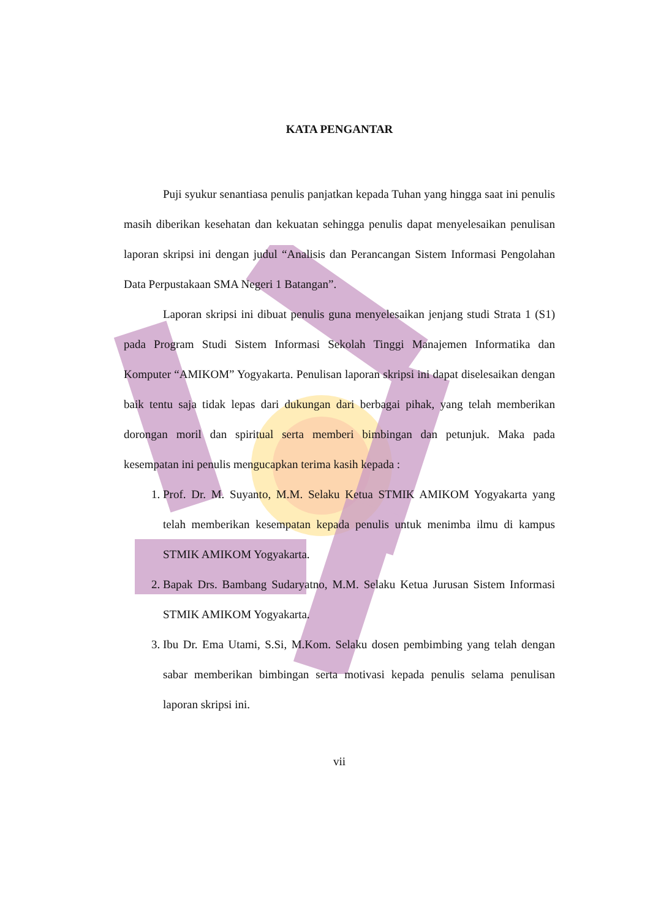KATA PENGANTAR
Puji syukur senantiasa penulis panjatkan kepada Tuhan yang hingga saat ini penulis masih diberikan kesehatan dan kekuatan sehingga penulis dapat menyelesaikan penulisan laporan skripsi ini dengan judul “Analisis dan Perancangan Sistem Informasi Pengolahan Data Perpustakaan SMA Negeri 1 Batangan”.
Laporan skripsi ini dibuat penulis guna menyelesaikan jenjang studi Strata 1 (S1) pada Program Studi Sistem Informasi Sekolah Tinggi Manajemen Informatika dan Komputer “AMIKOM” Yogyakarta. Penulisan laporan skripsi ini dapat diselesaikan dengan baik tentu saja tidak lepas dari dukungan dari berbagai pihak, yang telah memberikan dorongan moril dan spiritual serta memberi bimbingan dan petunjuk. Maka pada kesempatan ini penulis mengucapkan terima kasih kepada :
1. Prof. Dr. M. Suyanto, M.M. Selaku Ketua STMIK AMIKOM Yogyakarta yang telah memberikan kesempatan kepada penulis untuk menimba ilmu di kampus STMIK AMIKOM Yogyakarta.
2. Bapak Drs. Bambang Sudaryatno, M.M. Selaku Ketua Jurusan Sistem Informasi STMIK AMIKOM Yogyakarta.
3. Ibu Dr. Ema Utami, S.Si, M.Kom. Selaku dosen pembimbing yang telah dengan sabar memberikan bimbingan serta motivasi kepada penulis selama penulisan laporan skripsi ini.
vii